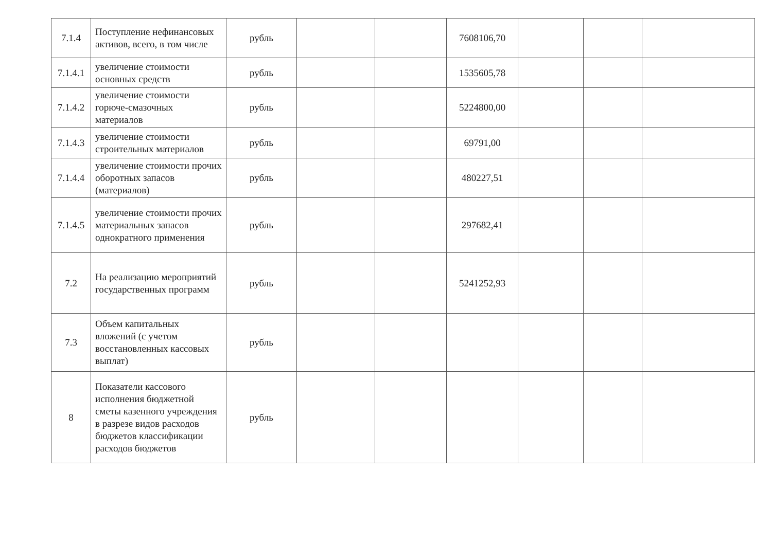| 7.1.4 | Поступление нефинансовых активов, всего, в том числе | рубль | | | 7608106,70 | | | |
| 7.1.4.1 | увеличение стоимости основных средств | рубль | | | 1535605,78 | | | |
| 7.1.4.2 | увеличение стоимости горюче-смазочных материалов | рубль | | | 5224800,00 | | | |
| 7.1.4.3 | увеличение стоимости строительных материалов | рубль | | | 69791,00 | | | |
| 7.1.4.4 | увеличение стоимости прочих оборотных запасов (материалов) | рубль | | | 480227,51 | | | |
| 7.1.4.5 | увеличение стоимости прочих материальных запасов однократного применения | рубль | | | 297682,41 | | | |
| 7.2 | На реализацию мероприятий государственных программ | рубль | | | 5241252,93 | | | |
| 7.3 | Объем капитальных вложений (с учетом восстановленных кассовых выплат) | рубль | | | | | | |
| 8 | Показатели кассового исполнения бюджетной сметы казенного учреждения в разрезе видов расходов бюджетов классификации расходов бюджетов | рубль | | | | | | |